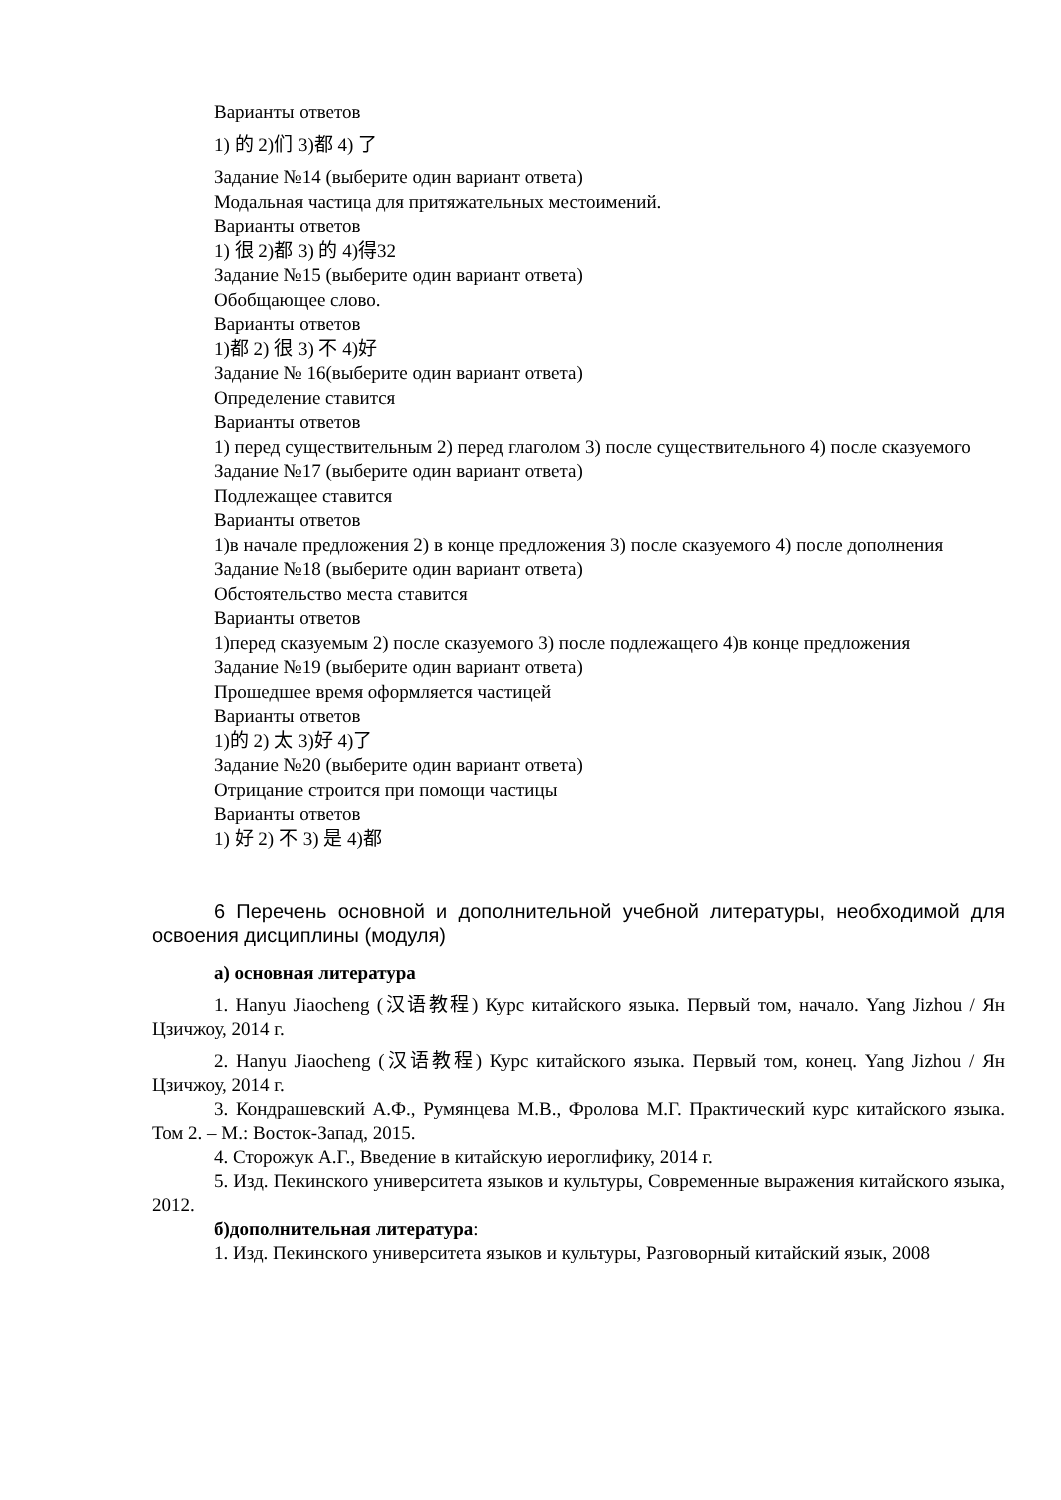Варианты ответов
1) 的 2)们 3)都 4) 了
Задание №14 (выберите один вариант ответа)
Модальная частица для притяжательных местоимений.
Варианты ответов
1) 很 2)都 3) 的 4)得32
Задание №15 (выберите один вариант ответа)
Обобщающее слово.
Варианты ответов
1)都 2) 很 3) 不 4)好
Задание № 16(выберите один вариант ответа)
Определение ставится
Варианты ответов
1) перед существительным 2) перед глаголом 3) после существительного 4) после сказуемого
Задание №17 (выберите один вариант ответа)
Подлежащее ставится
Варианты ответов
1)в начале предложения 2) в конце предложения 3) после сказуемого 4) после дополнения
Задание №18 (выберите один вариант ответа)
Обстоятельство места ставится
Варианты ответов
1)перед сказуемым 2) после сказуемого 3) после подлежащего 4)в конце предложения
Задание №19 (выберите один вариант ответа)
Прошедшее время оформляется частицей
Варианты ответов
1)的 2) 太 3)好 4)了
Задание №20 (выберите один вариант ответа)
Отрицание строится при помощи частицы
Варианты ответов
1) 好 2) 不 3) 是 4)都
6 Перечень основной и дополнительной учебной литературы, необходимой для освоения дисциплины (модуля)
а) основная литература
1. Hanyu Jiaocheng (汉语教程) Курс китайского языка. Первый том, начало. Yang Jizhou / Ян Цзичжоу, 2014 г.
2. Hanyu Jiaocheng (汉语教程) Курс китайского языка. Первый том, конец. Yang Jizhou / Ян Цзичжоу, 2014 г.
3. Кондрашевский А.Ф., Румянцева М.В., Фролова М.Г. Практический курс китайского языка. Том 2. – М.: Восток-Запад, 2015.
4. Сторожук А.Г., Введение в китайскую иероглифику, 2014 г.
5. Изд. Пекинского университета языков и культуры, Современные выражения китайского языка, 2012.
б)дополнительная литература:
1. Изд. Пекинского университета языков и культуры, Разговорный китайский язык, 2008